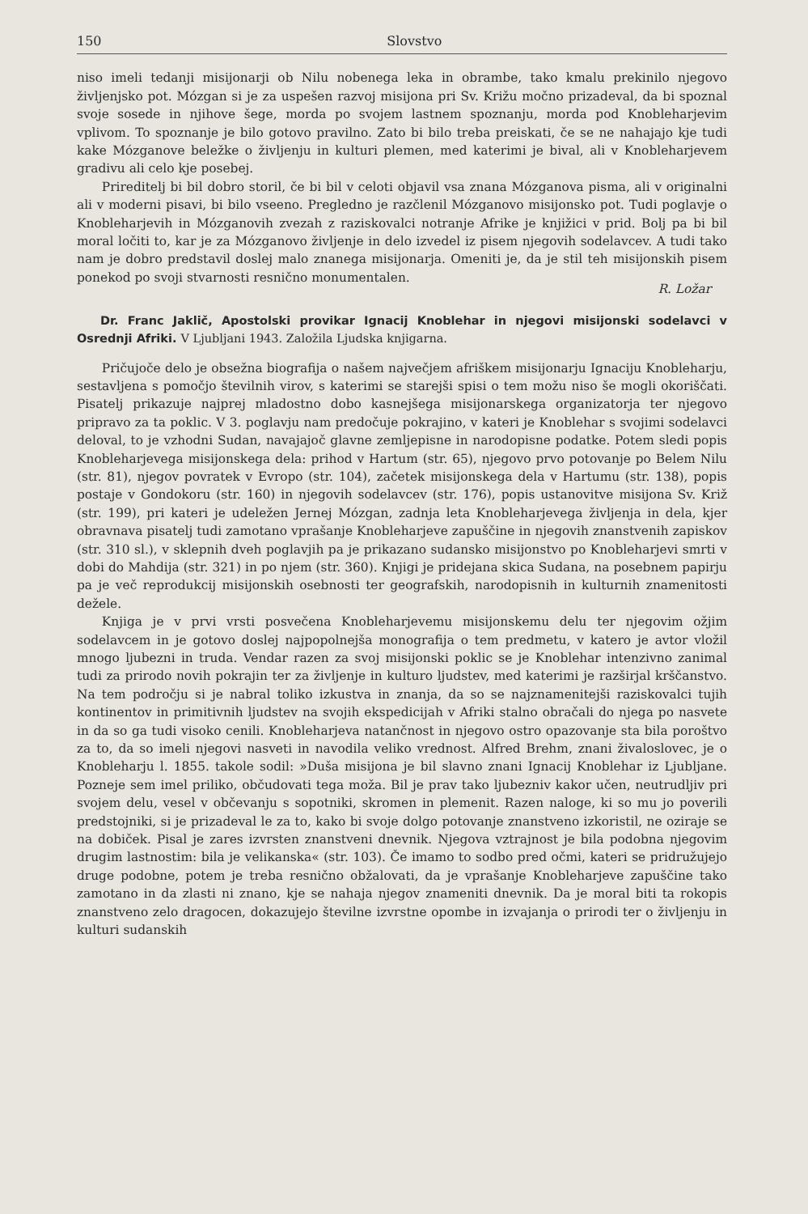150 Slovstvo
niso imeli tedanji misijonarji ob Nilu nobenega leka in obrambe, tako kmalu prekinilo njegovo življenjsko pot. Mózgan si je za uspešen razvoj misijona pri Sv. Križu močno prizadeval, da bi spoznal svoje sosede in njihove šege, morda po svojem lastnem spoznanju, morda pod Knobleharjevim vplivom. To spoznanje je bilo gotovo pravilno. Zato bi bilo treba preiskati, če se ne nahajajo kje tudi kake Mózganove beležke o življenju in kulturi plemen, med katerimi je bival, ali v Knobleharjevem gradivu ali celo kje posebej.
Prireditelj bi bil dobro storil, če bi bil v celoti objavil vsa znana Mózganova pisma, ali v originalni ali v moderni pisavi, bi bilo vseeno. Pregledno je razčlenil Mózganovo misijonsko pot. Tudi poglavje o Knobleharjevih in Mózganovih zvezah z raziskovalci notranje Afrike je knjižici v prid. Bolj pa bi bil moral ločiti to, kar je za Mózganovo življenje in delo izvedel iz pisem njegovih sodelavcev. A tudi tako nam je dobro predstavil doslej malo znanega misijonarja. Omeniti je, da je stil teh misijonskih pisem ponekod po svoji stvarnosti resnično monumentalen.
R. Ložar
Dr. Franc Jaklič, Apostolski provikar Ignacij Knoblehar in njegovi misijonski sodelavci v Osrednji Afriki. V Ljubljani 1943. Založila Ljudska knjigarna.
Pričujoče delo je obsežna biografija o našem največjem afriškem misijonarju Ignaciju Knobleharju, sestavljena s pomočjo številnih virov, s katerimi se starejši spisi o tem možu niso še mogli okoriščati. Pisatelj prikazuje najprej mladostno dobo kasnejšega misijonarskega organizatorja ter njegovo pripravo za ta poklic. V 3. poglavju nam predočuje pokrajino, v kateri je Knoblehar s svojimi sodelavci deloval, to je vzhodni Sudan, navajajoč glavne zemljepisne in narodopisne podatke. Potem sledi popis Knobleharjevega misijonskega dela: prihod v Hartum (str. 65), njegovo prvo potovanje po Belem Nilu (str. 81), njegov povratek v Evropo (str. 104), začetek misijonskega dela v Hartumu (str. 138), popis postaje v Gondokoru (str. 160) in njegovih sodelavcev (str. 176), popis ustanovitve misijona Sv. Križ (str. 199), pri kateri je udeležen Jernej Mózgan, zadnja leta Knobleharjevega življenja in dela, kjer obravnava pisatelj tudi zamotano vprašanje Knobleharjeve zapuščine in njegovih znanstvenih zapiskov (str. 310 sl.), v sklepnih dveh poglavjih pa je prikazano sudansko misijonstvo po Knobleharjevi smrti v dobi do Mahdija (str. 321) in po njem (str. 360). Knjigi je pridejana skica Sudana, na posebnem papirju pa je več reprodukcij misijonskih osebnosti ter geografskih, narodopisnih in kulturnih znamenitosti dežele.
Knjiga je v prvi vrsti posvečena Knobleharjevemu misijonskemu delu ter njegovim ožjim sodelavcem in je gotovo doslej najpopolnejša monografija o tem predmetu, v katero je avtor vložil mnogo ljubezni in truda. Vendar razen za svoj misijonski poklic se je Knoblehar intenzivno zanimal tudi za prirodo novih pokrajin ter za življenje in kulturo ljudstev, med katerimi je razširjal krščanstvo. Na tem področju si je nabral toliko izkustva in znanja, da so se najznamenitejši raziskovalci tujih kontinentov in primitivnih ljudstev na svojih ekspedicijah v Afriki stalno obračali do njega po nasvete in da so ga tudi visoko cenili. Knobleharjeva natančnost in njegovo ostro opazovanje sta bila poroštvo za to, da so imeli njegovi nasveti in navodila veliko vrednost. Alfred Brehm, znani živaloslovec, je o Knobleharju l. 1855. takole sodil: »Duša misijona je bil slavno znani Ignacij Knoblehar iz Ljubljane. Pozneje sem imel priliko, občudovati tega moža. Bil je prav tako ljubezniv kakor učen, neutrudljiv pri svojem delu, vesel v občevanju s sopotniki, skromen in plemenit. Razen naloge, ki so mu jo poverili predstojniki, si je prizadeval le za to, kako bi svoje dolgo potovanje znanstveno izkoristil, ne oziraje se na dobiček. Pisal je zares izvrsten znanstveni dnevnik. Njegova vztrajnost je bila podobna njegovim drugim lastnostim: bila je velikanska« (str. 103). Če imamo to sodbo pred očmi, kateri se pridružujejo druge podobne, potem je treba resnično obžalovati, da je vprašanje Knobleharjeve zapuščine tako zamotano in da zlasti ni znano, kje se nahaja njegov znameniti dnevnik. Da je moral biti ta rokopis znanstveno zelo dragocen, dokazujejo številne izvrstne opombe in izvajanja o prirodi ter o življenju in kulturi sudanskih